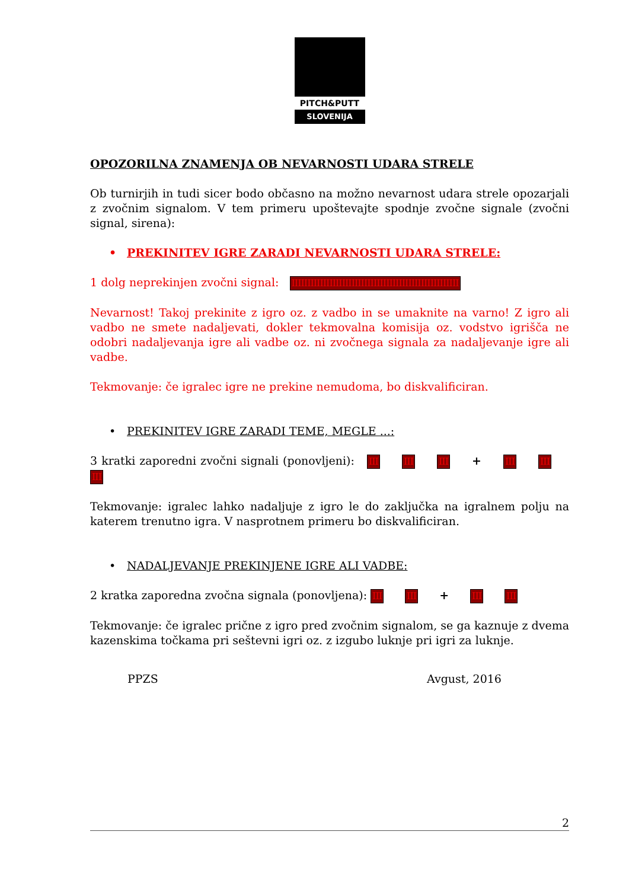PITCH&PUTT
SLOVENIJA
OPOZORILNA ZNAMENJA OB NEVARNOSTI UDARA STRELE
Ob turnirjih in tudi sicer bodo občasno na možno nevarnost udara strele opozarjali z zvočnim signalom. V tem primeru upoštevajte spodnje zvočne signale (zvočni signal, sirena):
• PREKINITEV IGRE ZARADI NEVARNOSTI UDARA STRELE:
1 dolg neprekinjen zvočni signal: IIIIIIIIIIIIIIIIIIIIIIIIIIIIIIIIIIIIIIIIIIIIIIIIIIIII
Nevarnost! Takoj prekinite z igro oz. z vadbo in se umaknite na varno! Z igro ali vadbo ne smete nadaljevati, dokler tekmovalna komisija oz. vodstvo igrišča ne odobri nadaljevanja igre ali vadbe oz. ni zvočnega signala za nadaljevanje igre ali vadbe.
Tekmovanje: če igralec igre ne prekine nemudoma, bo diskvalificiran.
• PREKINITEV IGRE ZARADI TEME, MEGLE ...:
3 kratki zaporedni zvočni signali (ponovljeni): III III III + III III III
Tekmovanje: igralec lahko nadaljuje z igro le do zaključka na igralnem polju na katerem trenutno igra. V nasprotnem primeru bo diskvalificiran.
• NADALJEVANJE PREKINJENE IGRE ALI VADBE:
2 kratka zaporedna zvočna signala (ponovljena): III III + III III
Tekmovanje: če igralec prične z igro pred zvočnim signalom, se ga kaznuje z dvema kazenskima točkama pri seštevni igri oz. z izgubo luknje pri igri za luknje.
PPZS Avgust, 2016
2